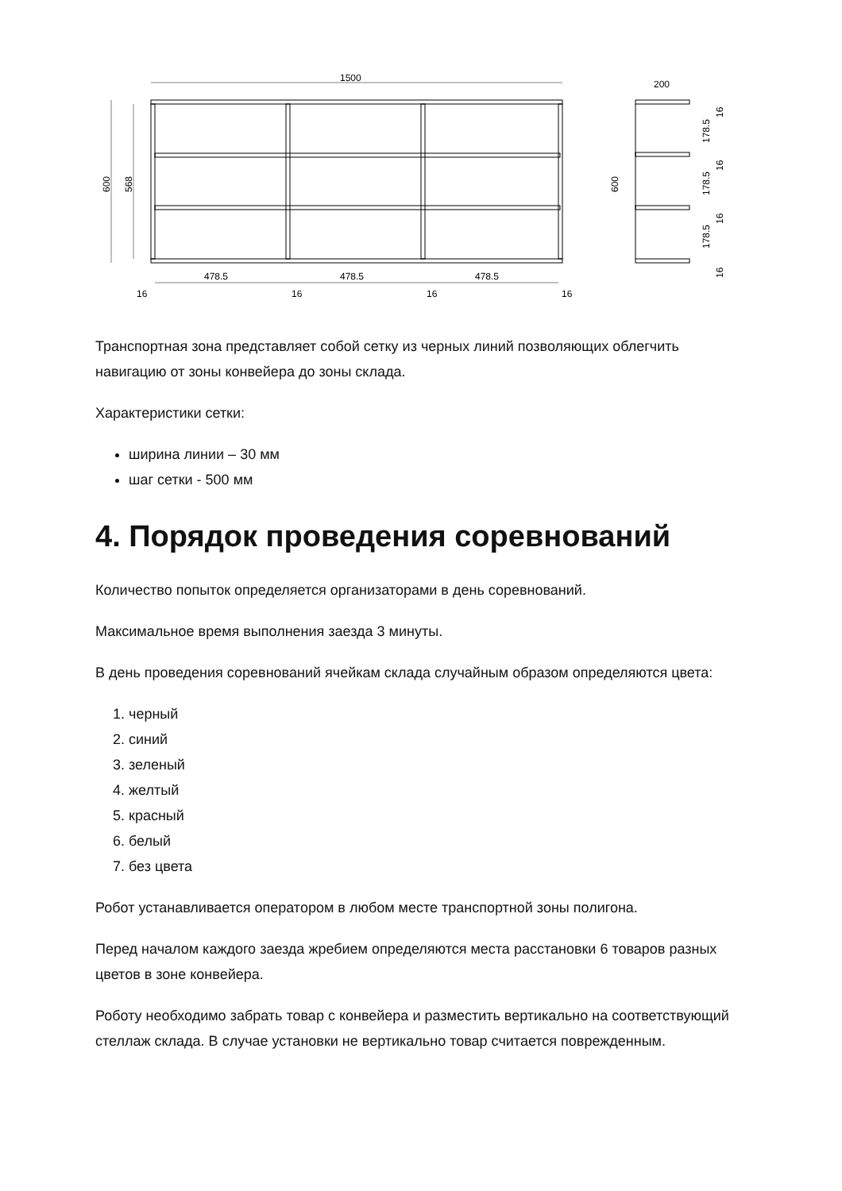1500
200
478.5
478.5
478.5
16
16
16
16
600
568
600
178.5
178.5
178.5
16
16
16
16
Транспортная зона представляет собой сетку из черных линий позволяющих облегчить навигацию от зоны конвейера до зоны склада.
Характеристики сетки:
ширина линии – 30 мм
шаг сетки - 500 мм
4. Порядок проведения соревнований
Количество попыток определяется организаторами в день соревнований.
Максимальное время выполнения заезда 3 минуты.
В день проведения соревнований ячейкам склада случайным образом определяются цвета:
1. черный
2. синий
3. зеленый
4. желтый
5. красный
6. белый
7. без цвета
Робот устанавливается оператором в любом месте транспортной зоны полигона.
Перед началом каждого заезда жребием определяются места расстановки 6 товаров разных цветов в зоне конвейера.
Роботу необходимо забрать товар с конвейера и разместить вертикально на соответствующий стеллаж склада. В случае установки не вертикально товар считается поврежденным.